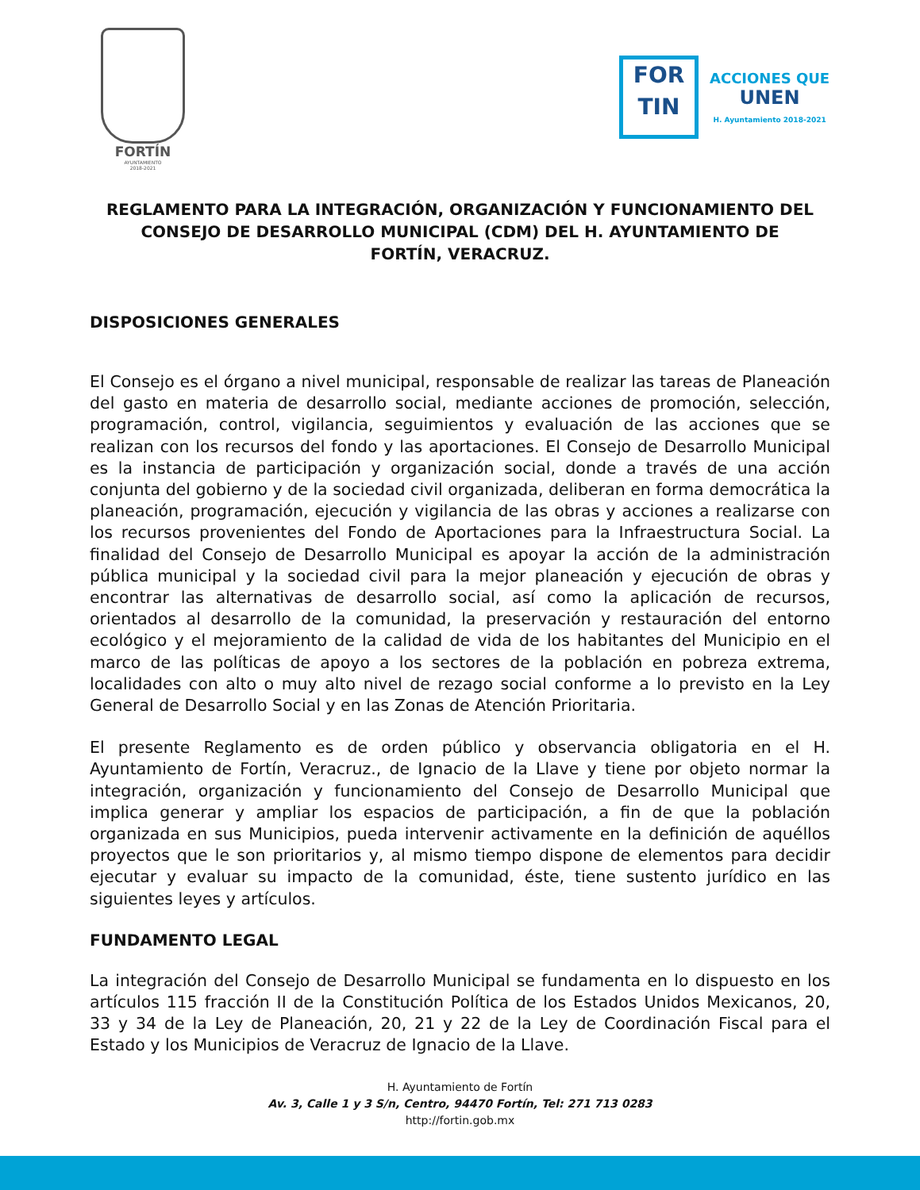FORTÍN
AYUNTAMIENTO
2018-2021
FOR
TIN
ACCIONES QUE
UNEN
H. Ayuntamiento 2018-2021
REGLAMENTO PARA LA INTEGRACIÓN, ORGANIZACIÓN Y FUNCIONAMIENTO DEL CONSEJO DE DESARROLLO MUNICIPAL (CDM) DEL H. AYUNTAMIENTO DE FORTÍN, VERACRUZ.
DISPOSICIONES GENERALES
El Consejo es el órgano a nivel municipal, responsable de realizar las tareas de Planeación del gasto en materia de desarrollo social, mediante acciones de promoción, selección, programación, control, vigilancia, seguimientos y evaluación de las acciones que se realizan con los recursos del fondo y las aportaciones. El Consejo de Desarrollo Municipal es la instancia de participación y organización social, donde a través de una acción conjunta del gobierno y de la sociedad civil organizada, deliberan en forma democrática la planeación, programación, ejecución y vigilancia de las obras y acciones a realizarse con los recursos provenientes del Fondo de Aportaciones para la Infraestructura Social. La finalidad del Consejo de Desarrollo Municipal es apoyar la acción de la administración pública municipal y la sociedad civil para la mejor planeación y ejecución de obras y encontrar las alternativas de desarrollo social, así como la aplicación de recursos, orientados al desarrollo de la comunidad, la preservación y restauración del entorno ecológico y el mejoramiento de la calidad de vida de los habitantes del Municipio en el marco de las políticas de apoyo a los sectores de la población en pobreza extrema, localidades con alto o muy alto nivel de rezago social conforme a lo previsto en la Ley General de Desarrollo Social y en las Zonas de Atención Prioritaria.
El presente Reglamento es de orden público y observancia obligatoria en el H. Ayuntamiento de Fortín, Veracruz., de Ignacio de la Llave y tiene por objeto normar la integración, organización y funcionamiento del Consejo de Desarrollo Municipal que implica generar y ampliar los espacios de participación, a fin de que la población organizada en sus Municipios, pueda intervenir activamente en la definición de aquéllos proyectos que le son prioritarios y, al mismo tiempo dispone de elementos para decidir ejecutar y evaluar su impacto de la comunidad, éste, tiene sustento jurídico en las siguientes leyes y artículos.
FUNDAMENTO LEGAL
La integración del Consejo de Desarrollo Municipal se fundamenta en lo dispuesto en los artículos 115 fracción II de la Constitución Política de los Estados Unidos Mexicanos, 20, 33 y 34 de la Ley de Planeación, 20, 21 y 22 de la Ley de Coordinación Fiscal para el Estado y los Municipios de Veracruz de Ignacio de la Llave.
H. Ayuntamiento de Fortín
Av. 3, Calle 1 y 3 S/n, Centro, 94470 Fortín, Tel: 271 713 0283
http://fortin.gob.mx